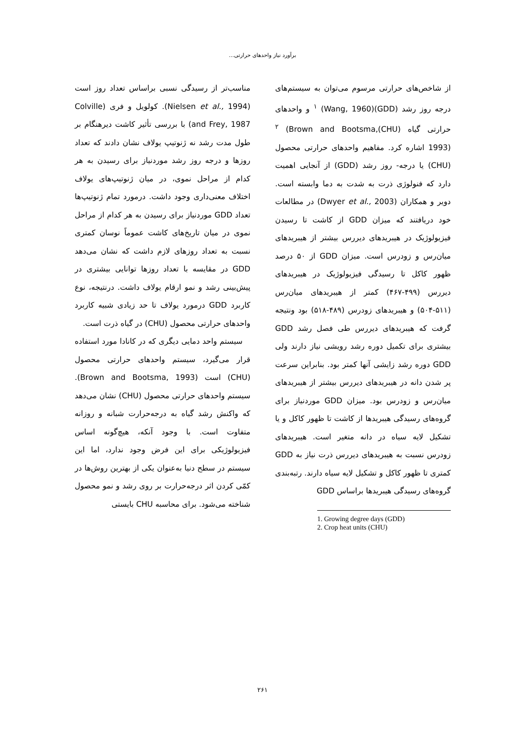برآورد نیاز واحدهای حرارتی...
از شاخص‌های حرارتی مرسوم می‌توان به سیستم‌های درجه روز رشد (GDD)<sup>۱</sup> (Wang, 1960) و واحدهای حرارتی گیاه (CHU)<sup>۲</sup> (Brown and Bootsma, 1993) اشاره کرد. مفاهیم واحدهای حرارتی محصول (CHU) یا درجه- روز رشد (GDD) از آنجایی اهمیت دارد که فنولوژی ذرت به شدت به دما وابسته است. دویر و همکاران (Dwyer et al., 2003) در مطالعات خود دریافتند که میزان GDD از کاشت تا رسیدن فیزیولوژیک در هیبریدهای دیررس بیشتر از هیبریدهای میان‌رس و زودرس است. میزان GDD از ۵۰ درصد ظهور کاکل تا رسیدگی فیزیولوژیک در هیبریدهای دیررس (۴۹۹-۴۶۷) کمتر از هیبریدهای میان‌رس (۵۱۱-۵۰۴) و هیبریدهای زودرس (۴۸۹-۵۱۸) بود ونتیجه گرفت که هیبریدهای دیررس طی فصل رشد GDD بیشتری برای تکمیل دوره رشد رویشی نیاز دارند ولی GDD دوره رشد زایشی آنها کمتر بود. بنابراین سرعت پر شدن دانه در هیبریدهای دیررس بیشتر از هیبریدهای میان‌رس و زودرس بود. میزان GDD موردنیاز برای گروه‌های رسیدگی هیبریدها از کاشت تا ظهور کاکل و یا تشکیل لایه سیاه در دانه متغیر است. هیبریدهای زودرس نسبت به هیبریدهای دیررس ذرت نیاز به GDD کمتری تا ظهور کاکل و تشکیل لایه سیاه دارند. رتبه‌بندی گروه‌های رسیدگی هیبریدها براساس GDD
1. Growing degree days (GDD)
2. Crop heat units (CHU)
مناسب‌تر از رسیدگی نسبی براساس تعداد روز است (Nielsen et al., 1994). کولویل و فری (Colville and Frey, 1987) با بررسی تأثیر کاشت دیرهنگام بر طول مدت رشد نه ژنوتیپ یولاف نشان دادند که تعداد روزها و درجه روز رشد موردنیاز برای رسیدن به هر کدام از مراحل نموی، در میان ژنوتیپ‌های یولاف اختلاف معنی‌داری وجود داشت. درمورد تمام ژنوتیپ‌ها تعداد GDD موردنیاز برای رسیدن به هر کدام از مراحل نموی در میان تاریخ‌های کاشت عموماً نوسان کمتری نسبت به تعداد روزهای لازم داشت که نشان می‌دهد GDD در مقایسه با تعداد روزها توانایی بیشتری در پیش‌بینی رشد و نمو ارقام یولاف داشت. درنتیجه، نوع کاربرد GDD درمورد یولاف تا حد زیادی شبیه کاربرد واحدهای حرارتی محصول (CHU) در گیاه ذرت است.
سیستم واحد دمایی دیگری که در کانادا مورد استفاده قرار می‌گیرد، سیستم واحدهای حرارتی محصول (CHU) است (Brown and Bootsma, 1993). سیستم واحدهای حرارتی محصول (CHU) نشان می‌دهد که واکنش رشد گیاه به درجه‌حرارت شبانه و روزانه متفاوت است. با وجود آنکه، هیچ‌گونه اساس فیزیولوژیکی برای این فرض وجود ندارد، اما این سیستم در سطح دنیا به‌عنوان یکی از بهترین روش‌ها در کمّی کردن اثر درجه‌حرارت بر روی رشد و نمو محصول شناخته می‌شود. برای محاسبه CHU بایستی
۲۶۱